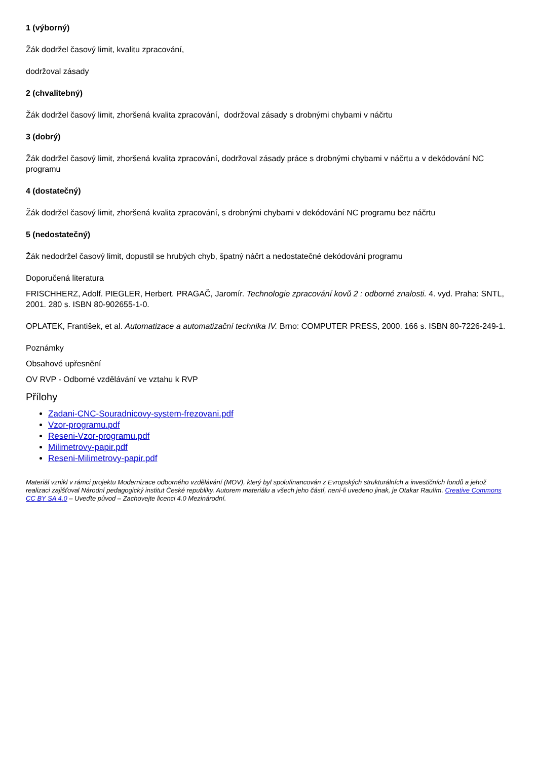1 (výborný)
Žák dodržel časový limit, kvalitu zpracování,
dodržoval zásady
2 (chvalitebný)
Žák dodržel časový limit, zhoršená kvalita zpracování, dodržoval zásady s drobnými chybami v náčrtu
3 (dobrý)
Žák dodržel časový limit, zhoršená kvalita zpracování, dodržoval zásady práce s drobnými chybami v náčrtu a v dekódování NC programu
4 (dostatečný)
Žák dodržel časový limit, zhoršená kvalita zpracování, s drobnými chybami v dekódování NC programu bez náčrtu
5 (nedostatečný)
Žák nedodržel časový limit, dopustil se hrubých chyb, špatný náčrt a nedostatečné dekódování programu
Doporučená literatura
FRISCHHERZ, Adolf. PIEGLER, Herbert. PRAGAČ, Jaromír. Technologie zpracování kovů 2 : odborné znalosti. 4. vyd. Praha: SNTL, 2001. 280 s. ISBN 80-902655-1-0.
OPLATEK, František, et al. Automatizace a automatizační technika IV. Brno: COMPUTER PRESS, 2000. 166 s. ISBN 80-7226-249-1.
Poznámky
Obsahové upřesnění
OV RVP - Odborné vzdělávání ve vztahu k RVP
Přílohy
Zadani-CNC-Souradnicovy-system-frezovani.pdf
Vzor-programu.pdf
Reseni-Vzor-programu.pdf
Milimetrovy-papir.pdf
Reseni-Milimetrovy-papir.pdf
Materiál vznikl v rámci projektu Modernizace odborného vzdělávání (MOV), který byl spolufinancován z Evropských strukturálních a investičních fondů a jehož realizaci zajišťoval Národní pedagogický institut České republiky. Autorem materiálu a všech jeho částí, není-li uvedeno jinak, je Otakar Raulím. Creative Commons CC BY SA 4.0 – Uveďte původ – Zachovejte licenci 4.0 Mezinárodní.